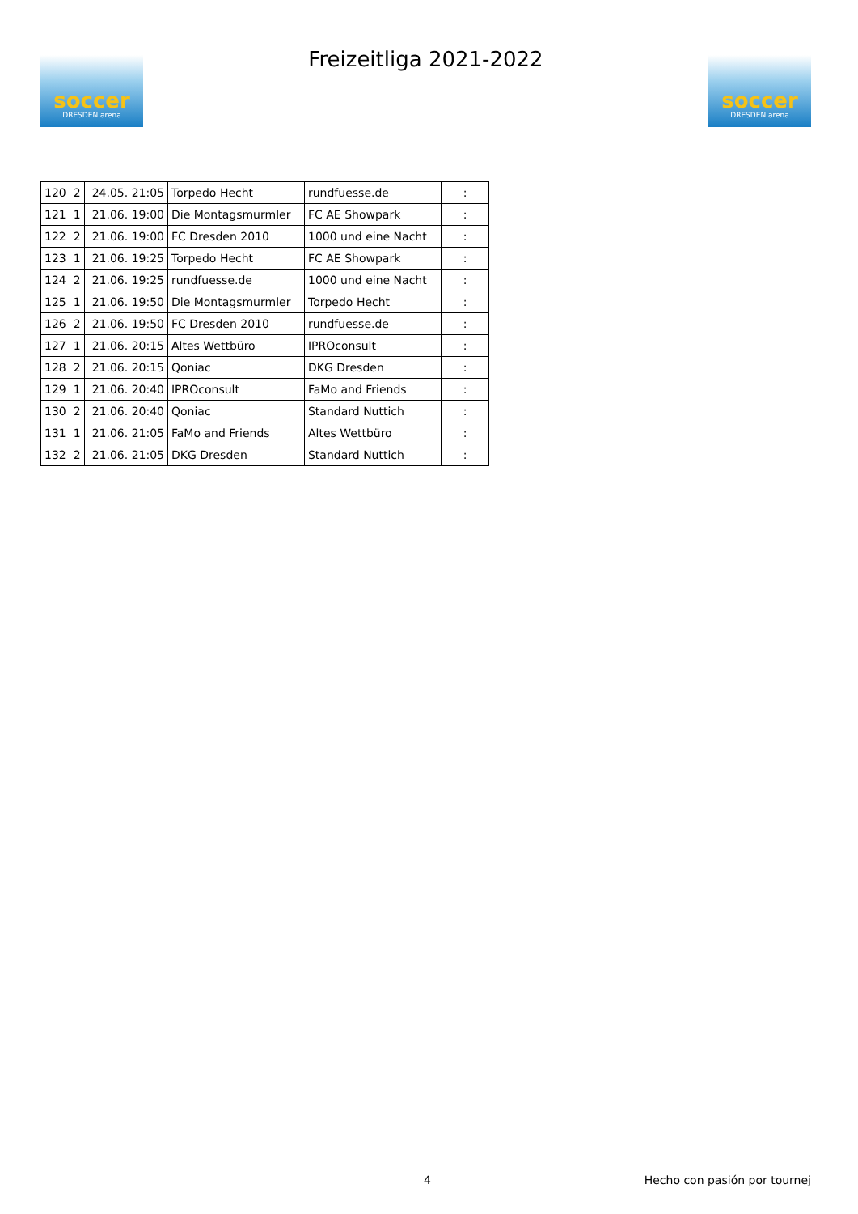soccer
DRESDEN arena
Freizeitliga 2021-2022
soccer
DRESDEN arena
| 120 | 2 | 24.05. 21:05 | Torpedo Hecht | rundfuesse.de | : |
| 121 | 1 | 21.06. 19:00 | Die Montagsmurmler | FC AE Showpark | : |
| 122 | 2 | 21.06. 19:00 | FC Dresden 2010 | 1000 und eine Nacht | : |
| 123 | 1 | 21.06. 19:25 | Torpedo Hecht | FC AE Showpark | : |
| 124 | 2 | 21.06. 19:25 | rundfuesse.de | 1000 und eine Nacht | : |
| 125 | 1 | 21.06. 19:50 | Die Montagsmurmler | Torpedo Hecht | : |
| 126 | 2 | 21.06. 19:50 | FC Dresden 2010 | rundfuesse.de | : |
| 127 | 1 | 21.06. 20:15 | Altes Wettbüro | IPROconsult | : |
| 128 | 2 | 21.06. 20:15 | Qoniac | DKG Dresden | : |
| 129 | 1 | 21.06. 20:40 | IPROconsult | FaMo and Friends | : |
| 130 | 2 | 21.06. 20:40 | Qoniac | Standard Nuttich | : |
| 131 | 1 | 21.06. 21:05 | FaMo and Friends | Altes Wettbüro | : |
| 132 | 2 | 21.06. 21:05 | DKG Dresden | Standard Nuttich | : |
4 Hecho con pasión por tournej